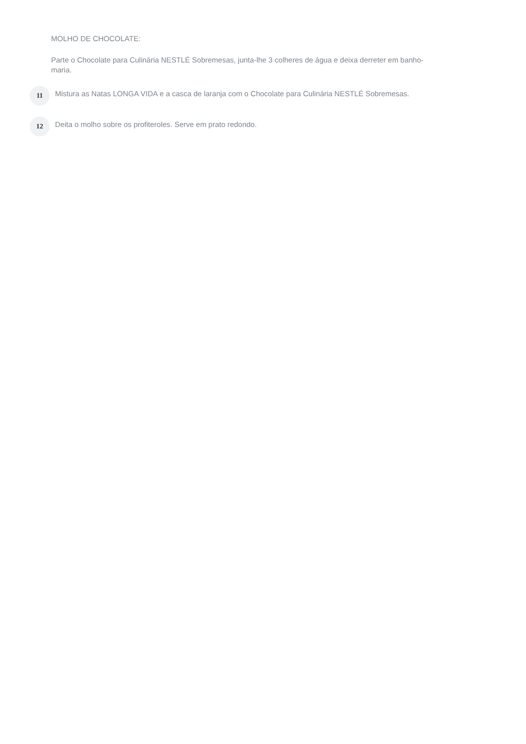MOLHO DE CHOCOLATE:
Parte o Chocolate para Culinária NESTLÉ Sobremesas, junta-lhe 3 colheres de água e deixa derreter em banho-maria.
11
Mistura as Natas LONGA VIDA e a casca de laranja com o Chocolate para Culinária NESTLÉ Sobremesas.
12
Deita o molho sobre os profiteroles. Serve em prato redondo.